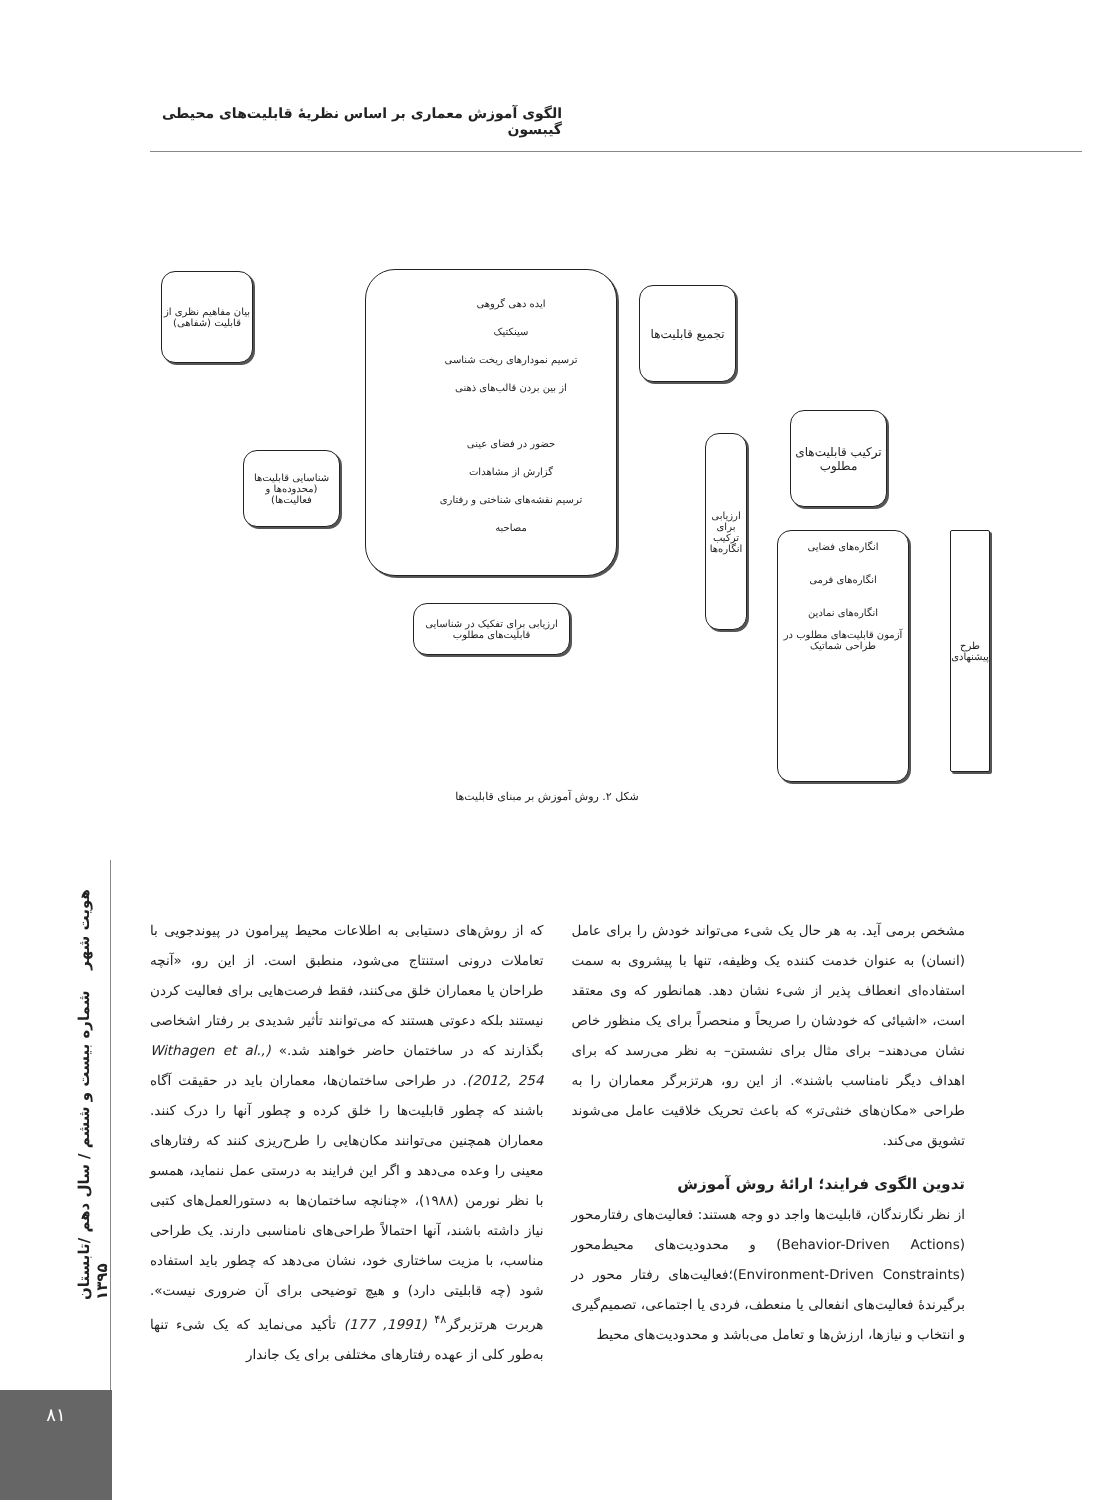الگوی آموزش معماری بر اساس نظریهٔ قابلیت‌های محیطی گیبسون
بیان مفاهیم نظری از قابلیت (شفاهی)
شناسایی قابلیت‌ها (محدوده‌ها و فعالیت‌ها)
ایده دهی گروهی
سینکتیک
ترسیم نمودارهای ریخت شناسی
از بین بردن قالب‌های ذهنی
حضور در فضای عینی
گزارش از مشاهدات
ترسیم نقشه‌های شناختی و رفتاری
مصاحبه
تجمیع قابلیت‌ها
ترکیب قابلیت‌های مطلوب
ارزیابی برای ترکیب انگاره‌ها
ارزیابی برای تفکیک در شناسایی قابلیت‌های مطلوب
انگاره‌های فضایی
انگاره‌های فرمی
انگاره‌های نمادین
آزمون قابلیت‌های مطلوب در طراحی شماتیک
طرح پیشنهادی
شکل ۲. روش آموزش بر مبنای قابلیت‌ها
که از روش‌های دستیابی به اطلاعات محیط پیرامون در پیوندجویی با تعاملات درونی استنتاج می‌شود، منطبق است. از این رو، «آنچه طراحان یا معماران خلق می‌کنند، فقط فرصت‌هایی برای فعالیت کردن نیستند بلکه دعوتی هستند که می‌توانند تأثیر شدیدی بر رفتار اشخاصی بگذارند که در ساختمان حاضر خواهند شد.» (Withagen et al., 2012, 254). در طراحی ساختمان‌ها، معماران باید در حقیقت آگاه باشند که چطور قابلیت‌ها را خلق کرده و چطور آنها را درک کنند. معماران همچنین می‌توانند مکان‌هایی را طرح‌ریزی کنند که رفتارهای معینی را وعده می‌دهد و اگر این فرایند به درستی عمل ننماید، همسو با نظر نورمن (۱۹۸۸)، «چنانچه ساختمان‌ها به دستورالعمل‌های کتبی نیاز داشته باشند، آنها احتمالاً طراحی‌های نامناسبی دارند. یک طراحی مناسب، با مزیت ساختاری خود، نشان می‌دهد که چطور باید استفاده شود (چه قابلیتی دارد) و هیچ توضیحی برای آن ضروری نیست». هربرت هرتزبرگر<sup>۴۸</sup> (1991, 177) تأکید می‌نماید که یک شیء تنها به‌طور کلی از عهده رفتارهای مختلفی برای یک جاندار
مشخص برمی آید. به هر حال یک شیء می‌تواند خودش را برای عامل (انسان) به عنوان خدمت کننده یک وظیفه، تنها با پیشروی به سمت استفاده‌ای انعطاف پذیر از شیء نشان دهد. همانطور که وی معتقد است، «اشیائی که خودشان را صریحاً و منحصراً برای یک منظور خاص نشان می‌دهند– برای مثال برای نشستن– به نظر می‌رسد که برای اهداف دیگر نامناسب باشند». از این رو، هرتزبرگر معماران را به طراحی «مکان‌های خنثی‌تر» که باعث تحریک خلاقیت عامل می‌شوند تشویق می‌کند.
تدوین الگوی فرایند؛ ارائهٔ روش آموزش
از نظر نگارندگان، قابلیت‌ها واجد دو وجه هستند: فعالیت‌های رفتارمحور (Behavior-Driven Actions) و محدودیت‌های محیط‌محور (Environment-Driven Constraints)؛فعالیت‌های رفتار محور در برگیرندهٔ فعالیت‌های انفعالی یا منعطف، فردی یا اجتماعی، تصمیم‌گیری و انتخاب و نیازها، ارزش‌ها و تعامل می‌باشد و محدودیت‌های محیط
هویت شهر شماره بیست و ششم / سال دهم /تابستان ۱۳۹۵
۸۱